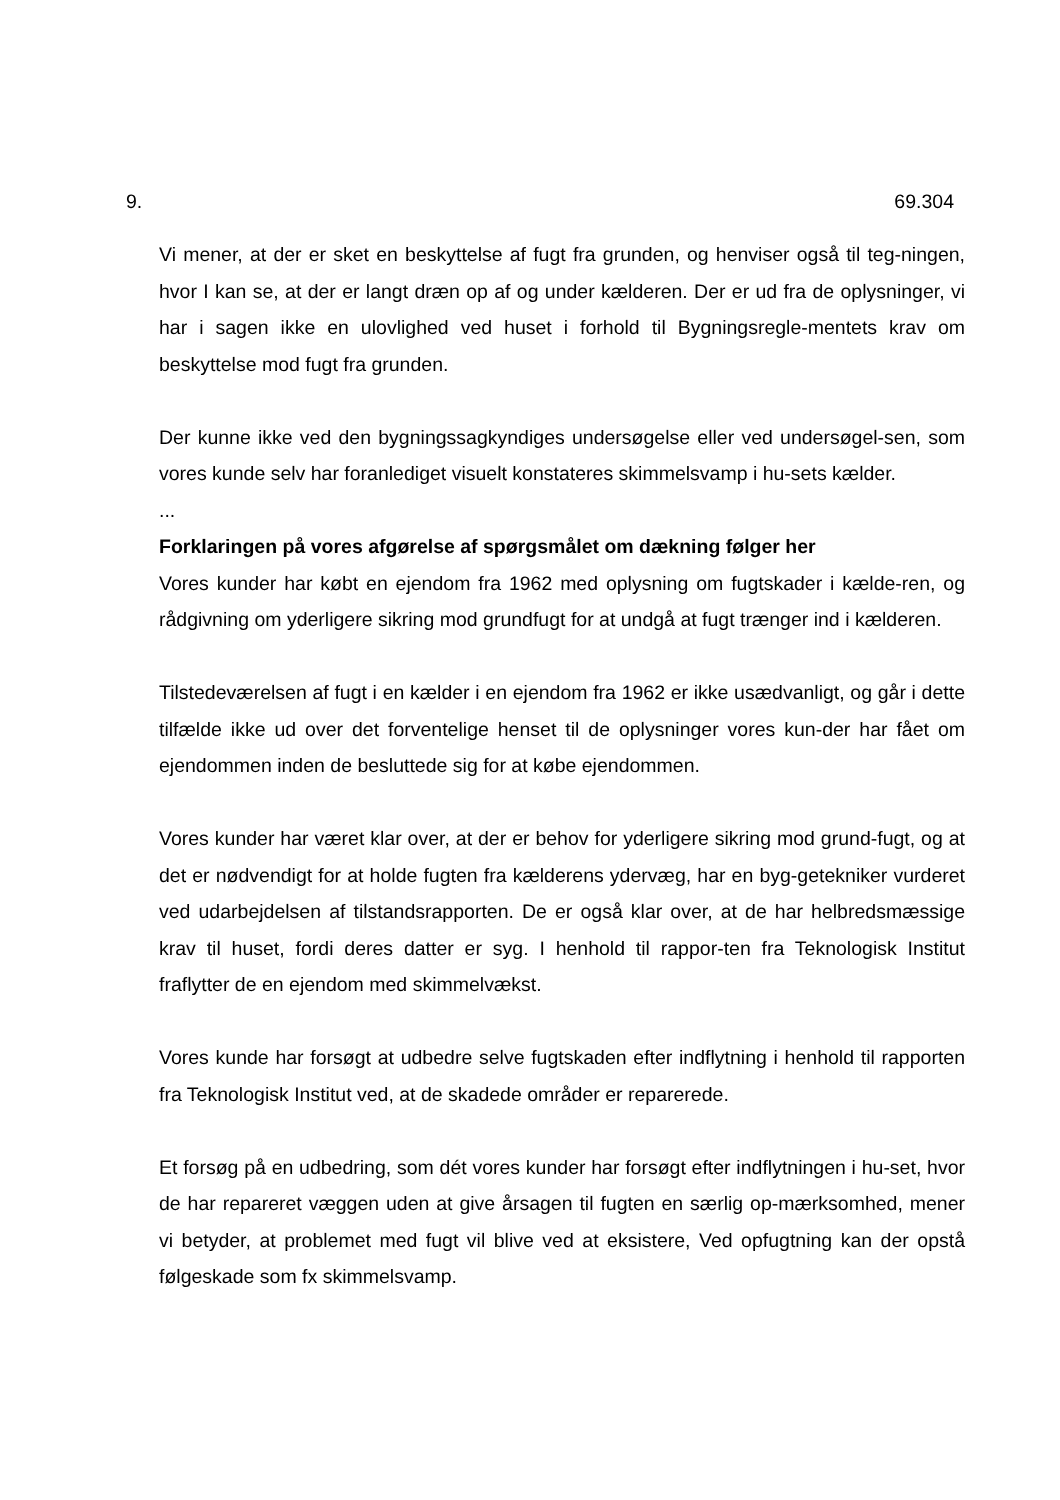9. 69.304
Vi mener, at der er sket en beskyttelse af fugt fra grunden, og henviser også til teg-ningen, hvor I kan se, at der er langt dræn op af og under kælderen. Der er ud fra de oplysninger, vi har i sagen ikke en ulovlighed ved huset i forhold til Bygningsregle-mentets krav om beskyttelse mod fugt fra grunden.
Der kunne ikke ved den bygningssagkyndiges undersøgelse eller ved undersøgel-sen, som vores kunde selv har foranlediget visuelt konstateres skimmelsvamp i hu-sets kælder.
...
Forklaringen på vores afgørelse af spørgsmålet om dækning følger her
Vores kunder har købt en ejendom fra 1962 med oplysning om fugtskader i kælde-ren, og rådgivning om yderligere sikring mod grundfugt for at undgå at fugt trænger ind i kælderen.
Tilstedeværelsen af fugt i en kælder i en ejendom fra 1962 er ikke usædvanligt, og går i dette tilfælde ikke ud over det forventelige henset til de oplysninger vores kun-der har fået om ejendommen inden de besluttede sig for at købe ejendommen.
Vores kunder har været klar over, at der er behov for yderligere sikring mod grund-fugt, og at det er nødvendigt for at holde fugten fra kælderens ydervæg, har en byg-getekniker vurderet ved udarbejdelsen af tilstandsrapporten. De er også klar over, at de har helbredsmæssige krav til huset, fordi deres datter er syg. I henhold til rappor-ten fra Teknologisk Institut fraflytter de en ejendom med skimmelvækst.
Vores kunde har forsøgt at udbedre selve fugtskaden efter indflytning i henhold til rapporten fra Teknologisk Institut ved, at de skadede områder er reparerede.
Et forsøg på en udbedring, som dét vores kunder har forsøgt efter indflytningen i hu-set, hvor de har repareret væggen uden at give årsagen til fugten en særlig op-mærksomhed, mener vi betyder, at problemet med fugt vil blive ved at eksistere, Ved opfugtning kan der opstå følgeskade som fx skimmelsvamp.